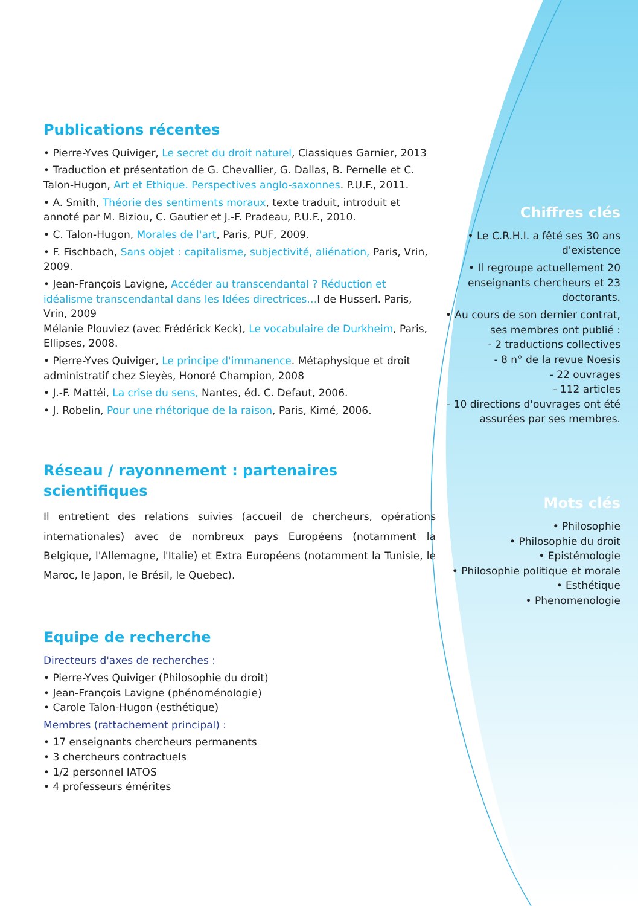Publications récentes
• Pierre-Yves Quiviger, Le secret du droit naturel, Classiques Garnier, 2013
• Traduction et présentation de G. Chevallier, G. Dallas, B. Pernelle et C. Talon-Hugon, Art et Ethique. Perspectives anglo-saxonnes. P.U.F., 2011.
• A. Smith, Théorie des sentiments moraux, texte traduit, introduit et annoté par M. Biziou, C. Gautier et J.-F. Pradeau, P.U.F., 2010.
• C. Talon-Hugon, Morales de l'art, Paris, PUF, 2009.
• F. Fischbach, Sans objet : capitalisme, subjectivité, aliénation, Paris, Vrin, 2009.
• Jean-François Lavigne, Accéder au transcendantal ? Réduction et idéalisme transcendantal dans les Idées directrices…I de Husserl. Paris, Vrin, 2009
Mélanie Plouviez (avec Frédérick Keck), Le vocabulaire de Durkheim, Paris, Ellipses, 2008.
• Pierre-Yves Quiviger, Le principe d'immanence. Métaphysique et droit administratif chez Sieyès, Honoré Champion, 2008
• J.-F. Mattéi, La crise du sens, Nantes, éd. C. Defaut, 2006.
• J. Robelin, Pour une rhétorique de la raison, Paris, Kimé, 2006.
Réseau / rayonnement : partenaires scientifiques
Il entretient des relations suivies (accueil de chercheurs, opérations internationales) avec de nombreux pays Européens (notamment la Belgique, l'Allemagne, l'Italie) et Extra Européens (notamment la Tunisie, le Maroc, le Japon, le Brésil, le Quebec).
Equipe de recherche
Directeurs d'axes de recherches :
• Pierre-Yves Quiviger (Philosophie du droit)
• Jean-François Lavigne (phénoménologie)
• Carole Talon-Hugon (esthétique)
Membres (rattachement principal) :
• 17 enseignants chercheurs permanents
• 3 chercheurs contractuels
• 1/2 personnel IATOS
• 4 professeurs émérites
Chiffres clés
• Le C.R.H.I. a fêté ses 30 ans d'existence
• Il regroupe actuellement 20 enseignants chercheurs et 23 doctorants.
• Au cours de son dernier contrat, ses membres ont publié :
- 2 traductions collectives
- 8 n° de la revue Noesis
- 22 ouvrages
- 112 articles
- 10 directions d'ouvrages ont été assurées par ses membres.
Mots clés
• Philosophie
• Philosophie du droit
• Epistémologie
• Philosophie politique et morale
• Esthétique
• Phenomenologie